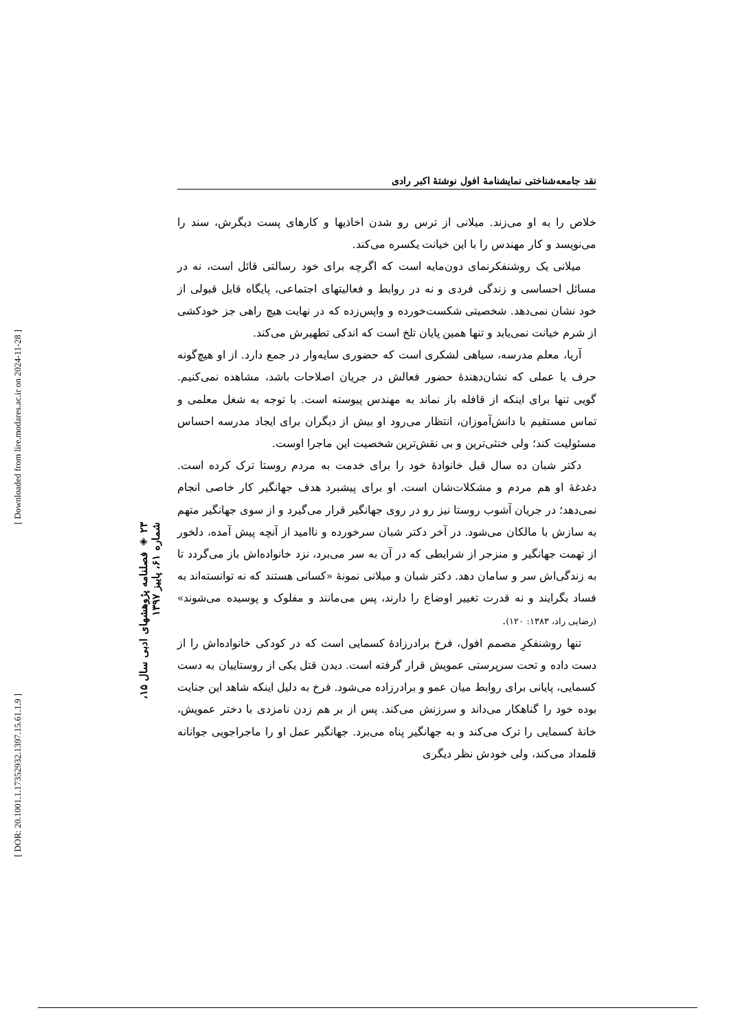نقد جامعه‌شناختی نمایشنامهٔ افول نوشتهٔ اکبر رادی
خلاص را به او می‌زند. میلانی از ترس رو شدن اخاذیها و کارهای پست دیگرش، سند را می‌نویسد و کار مهندس را با این خیانت یکسره می‌کند.
میلانی یک روشنفکرنمای دون‌مایه است که اگرچه برای خود رسالتی قائل است، نه در مسائل احساسی و زندگی فردی و نه در روابط و فعالیتهای اجتماعی، پایگاه قابل قبولی از خود نشان نمی‌دهد. شخصیتی شکست‌خورده و واپس‌زده که در نهایت هیچ راهی جز خودکشی از شرم خیانت نمی‌یابد و تنها همین پایان تلخ است که اندکی تطهیرش می‌کند.
آریا، معلم مدرسه، سیاهی لشکری است که حضوری سایه‌وار در جمع دارد. از او هیچ‌گونه حرف یا عملی که نشان‌دهندهٔ حضور فعالش در جریان اصلاحات باشد، مشاهده نمی‌کنیم. گویی تنها برای اینکه از قافله باز نماند به مهندس پیوسته است. با توجه به شغل معلمی و تماس مستقیم با دانش‌آموزان، انتظار می‌رود او بیش از دیگران برای ایجاد مدرسه احساس مسئولیت کند؛ ولی خنثی‌ترین و بی نقش‌ترین شخصیت این ماجرا اوست.
دکتر شبان ده سال قبل خانوادهٔ خود را برای خدمت به مردم روستا ترک کرده است. دغدغهٔ او هم مردم و مشکلات‌شان است. او برای پیشبرد هدف جهانگیر کار خاصی انجام نمی‌دهد؛ در جریان آشوب روستا نیز رو در روی جهانگیر قرار می‌گیرد و از سوی جهانگیر متهم به سازش با مالکان می‌شود. در آخر دکتر شبان سرخورده و ناامید از آنچه پیش آمده، دلخور از تهمت جهانگیر و منزجر از شرایطی که در آن به سر می‌برد، نزد خانواده‌اش باز می‌گردد تا به زندگی‌اش سر و سامان دهد. دکتر شبان و میلانی نمونهٔ «کسانی هستند که نه توانسته‌اند به فساد بگرایند و نه قدرت تغییر اوضاع را دارند، پس می‌مانند و مفلوک و پوسیده می‌شوند» (رضایی راد، ۱۳۸۳: ۱۲۰).
تنها روشنفکرِ مصمم افول، فرخ برادرزادهٔ کسمایی است که در کودکی خانواده‌اش را از دست داده و تحت سرپرستی عمویش قرار گرفته است. دیدن قتل یکی از روستاییان به دست کسمایی، پایانی برای روابط میان عمو و برادرزاده می‌شود. فرخ به دلیل اینکه شاهد این جنایت بوده خود را گناهکار می‌داند و سرزنش می‌کند. پس از بر هم زدن نامزدی با دختر عمویش، خانهٔ کسمایی را ترک می‌کند و به جهانگیر پناه می‌برد. جهانگیر عمل او را ماجراجویی جوانانه قلمداد می‌کند، ولی خودش نظر دیگری
۲۳ ◈ فصلنامه پژوهشهای ادبی سال ۱۵، شماره ۶۱، پاییز ۱۳۹۷
[ Downloaded from lire.modares.ac.ir on 2024-11-28 ]
[ DOR: 20.1001.1.17352932.1397.15.61.1.9 ]